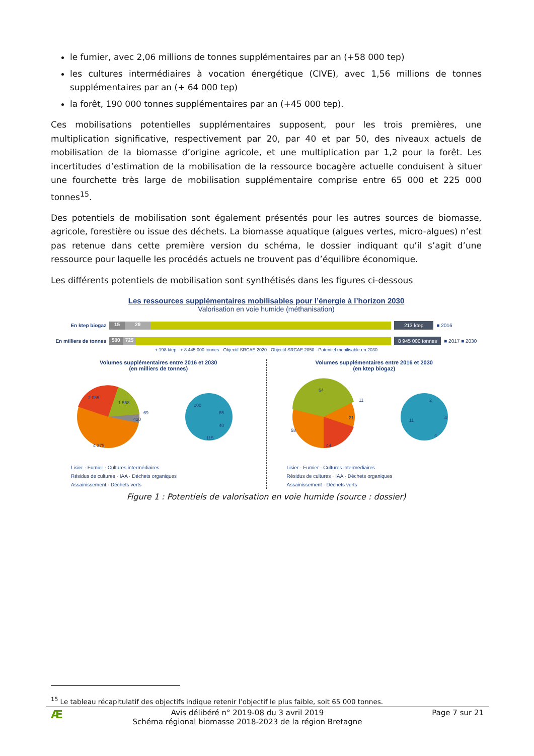le fumier, avec 2,06 millions de tonnes supplémentaires par an (+58 000 tep)
les cultures intermédiaires à vocation énergétique (CIVE), avec 1,56 millions de tonnes supplémentaires par an (+ 64 000 tep)
la forêt, 190 000 tonnes supplémentaires par an (+45 000 tep).
Ces mobilisations potentielles supplémentaires supposent, pour les trois premières, une multiplication significative, respectivement par 20, par 40 et par 50, des niveaux actuels de mobilisation de la biomasse d’origine agricole, et une multiplication par 1,2 pour la forêt. Les incertitudes d’estimation de la mobilisation de la ressource bocagère actuelle conduisent à situer une fourchette très large de mobilisation supplémentaire comprise entre 65 000 et 225 000 tonnes<sup>15</sup>.
Des potentiels de mobilisation sont également présentés pour les autres sources de biomasse, agricole, forestière ou issue des déchets. La biomasse aquatique (algues vertes, micro-algues) n’est pas retenue dans cette première version du schéma, le dossier indiquant qu’il s’agit d’une ressource pour laquelle les procédés actuels ne trouvent pas d’équilibre économique.
Les différents potentiels de mobilisation sont synthétisés dans les figures ci-dessous
Les ressources supplémentaires mobilisables pour l’énergie à l’horizon 2030
Valorisation en voie humide (méthanisation)
En ktep biogaz
15 29
213 ktep
■ 2016
En milliers de tonnes
500 725
8 945 000 tonnes
■ 2017 ■ 2030
+ 198 ktep · + 8 445 000 tonnes · Objectif SRCAE 2020 · Objectif SRCAE 2050 · Potentiel mobilisable en 2030
Volumes supplémentaires entre 2016 et 2030
(en milliers de tonnes)
4 375
2 055
1 558
420
69
200
65
40
115
Lisier · Fumier · Cultures intermédiaires
Résidus de cultures · IAA · Déchets organiques
Assainissement · Déchets verts
Volumes supplémentaires entre 2016 et 2030
(en ktep biogaz)
64
11
21
58
44
2
4
11
4
Lisier · Fumier · Cultures intermédiaires
Résidus de cultures · IAA · Déchets organiques
Assainissement · Déchets verts
Figure 1 : Potentiels de valorisation en voie humide (source : dossier)
<sup>15</sup> Le tableau récapitulatif des objectifs indique retenir l’objectif le plus faible, soit 65 000 tonnes.
Æ
Avis délibéré n° 2019-08 du 3 avril 2019
Schéma régional biomasse 2018-2023 de la région Bretagne
Page 7 sur 21